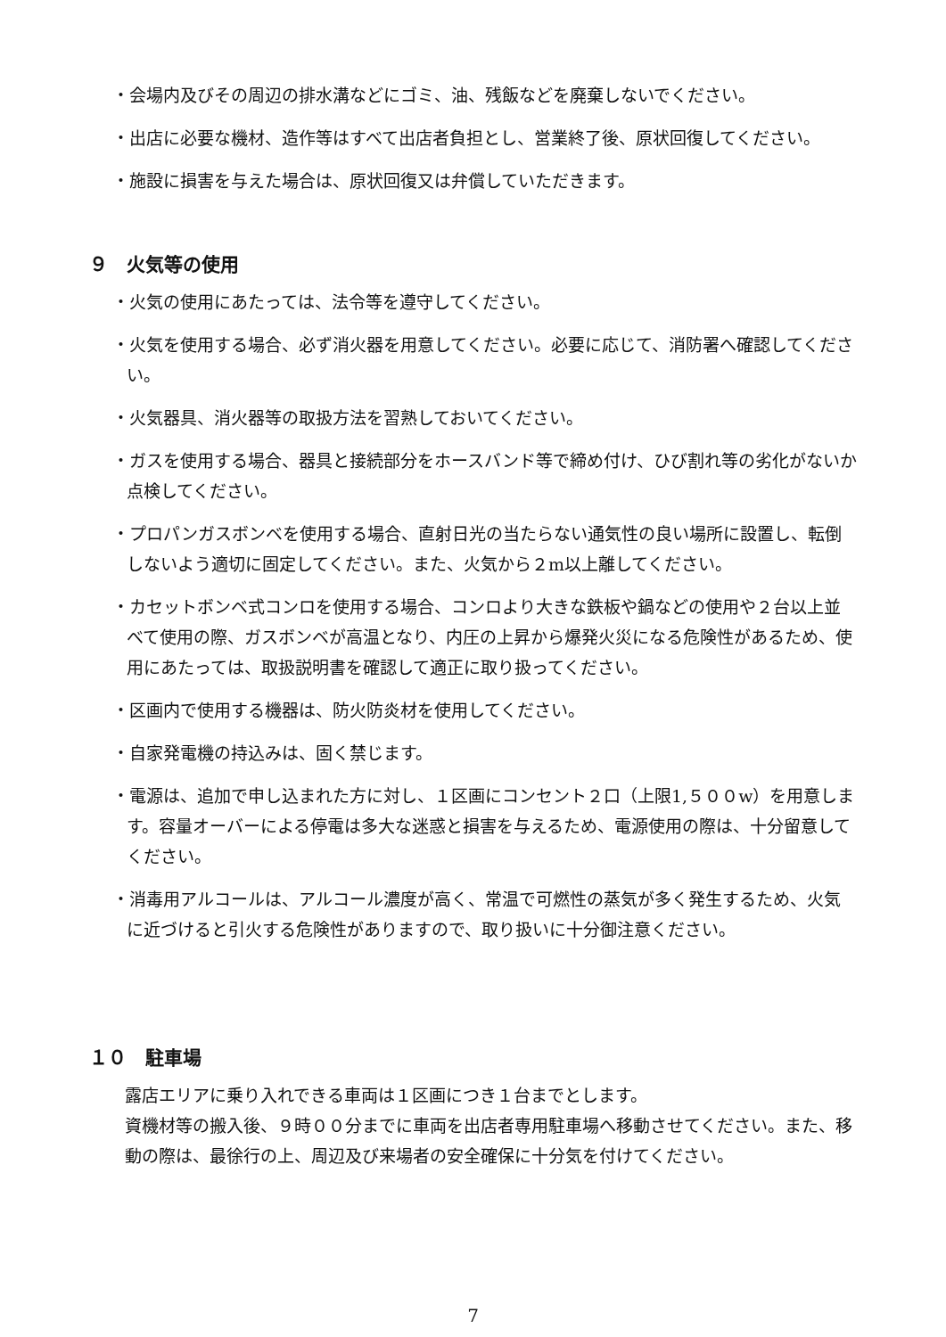・会場内及びその周辺の排水溝などにゴミ、油、残飯などを廃棄しないでください。
・出店に必要な機材、造作等はすべて出店者負担とし、営業終了後、原状回復してください。
・施設に損害を与えた場合は、原状回復又は弁償していただきます。
９　火気等の使用
・火気の使用にあたっては、法令等を遵守してください。
・火気を使用する場合、必ず消火器を用意してください。必要に応じて、消防署へ確認してください。
・火気器具、消火器等の取扱方法を習熟しておいてください。
・ガスを使用する場合、器具と接続部分をホースバンド等で締め付け、ひび割れ等の劣化がないか点検してください。
・プロパンガスボンベを使用する場合、直射日光の当たらない通気性の良い場所に設置し、転倒しないよう適切に固定してください。また、火気から２m以上離してください。
・カセットボンベ式コンロを使用する場合、コンロより大きな鉄板や鍋などの使用や２台以上並べて使用の際、ガスボンベが高温となり、内圧の上昇から爆発火災になる危険性があるため、使用にあたっては、取扱説明書を確認して適正に取り扱ってください。
・区画内で使用する機器は、防火防炎材を使用してください。
・自家発電機の持込みは、固く禁じます。
・電源は、追加で申し込まれた方に対し、１区画にコンセント２口（上限1,５００w）を用意します。容量オーバーによる停電は多大な迷惑と損害を与えるため、電源使用の際は、十分留意してください。
・消毒用アルコールは、アルコール濃度が高く、常温で可燃性の蒸気が多く発生するため、火気に近づけると引火する危険性がありますので、取り扱いに十分御注意ください。
１０　駐車場
露店エリアに乗り入れできる車両は１区画につき１台までとします。
資機材等の搬入後、９時００分までに車両を出店者専用駐車場へ移動させてください。また、移動の際は、最徐行の上、周辺及び来場者の安全確保に十分気を付けてください。
7